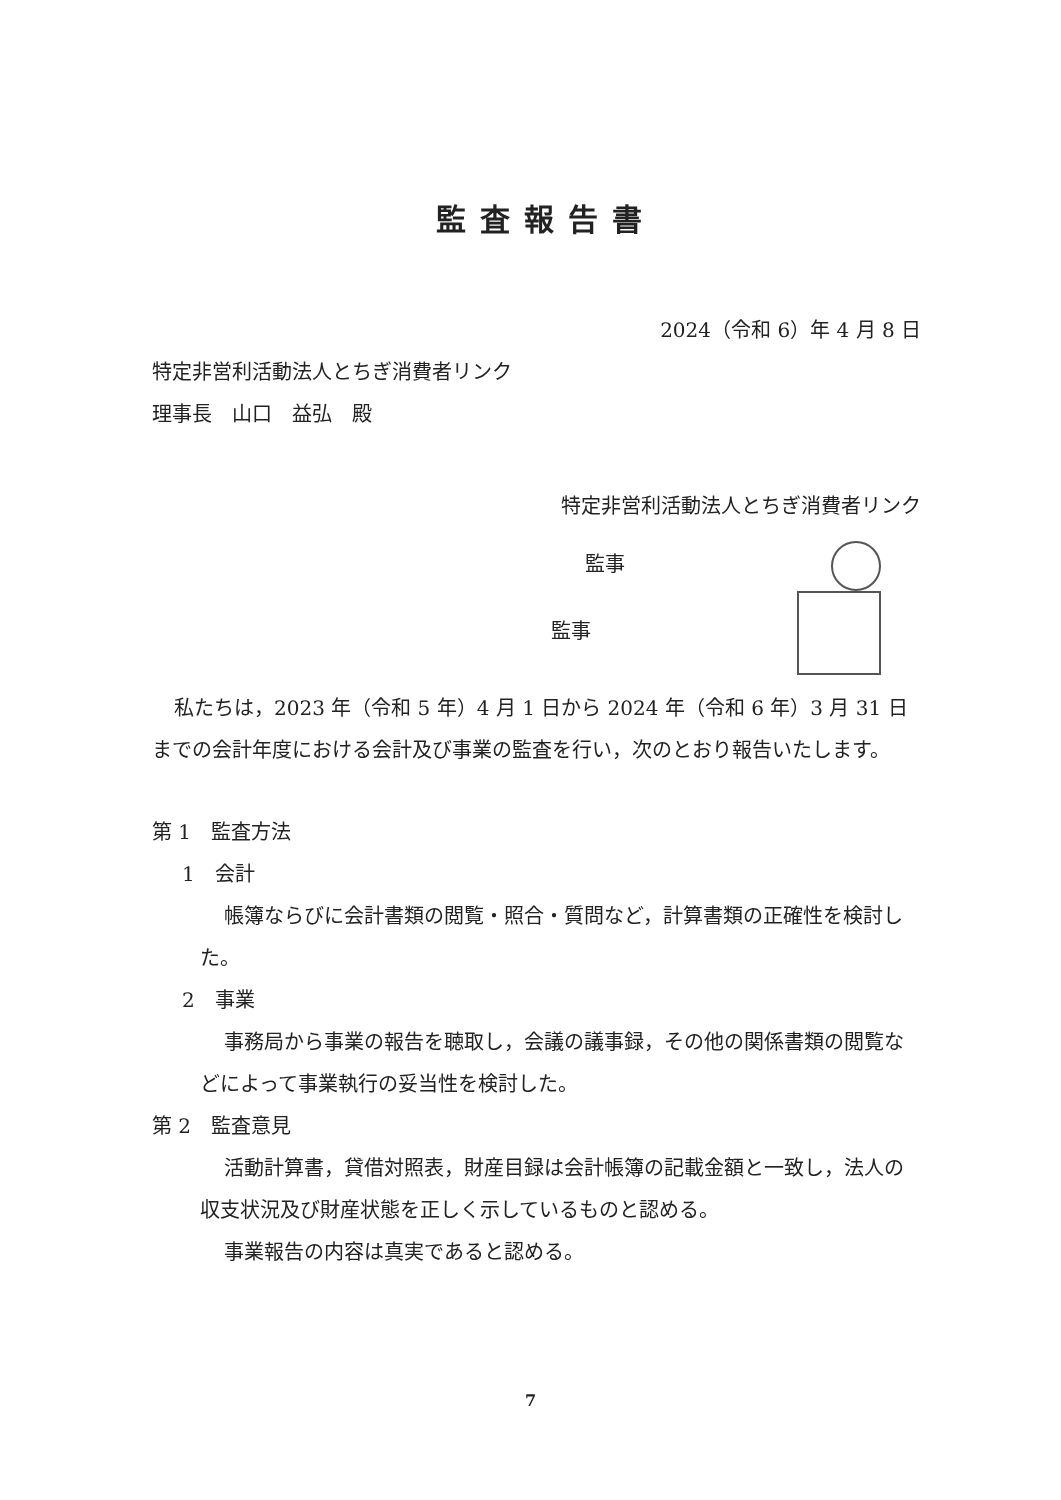監査報告書
2024（令和 6）年 4 月 8 日
特定非営利活動法人とちぎ消費者リンク
理事長　山口　益弘　殿
特定非営利活動法人とちぎ消費者リンク
監事
監事
私たちは，2023 年（令和 5 年）4 月 1 日から 2024 年（令和 6 年）3 月 31 日までの会計年度における会計及び事業の監査を行い，次のとおり報告いたします。
第 1　監査方法
1　会計
帳簿ならびに会計書類の閲覧・照合・質問など，計算書類の正確性を検討した。
2　事業
事務局から事業の報告を聴取し，会議の議事録，その他の関係書類の閲覧などによって事業執行の妥当性を検討した。
第 2　監査意見
活動計算書，貸借対照表，財産目録は会計帳簿の記載金額と一致し，法人の収支状況及び財産状態を正しく示しているものと認める。
事業報告の内容は真実であると認める。
7